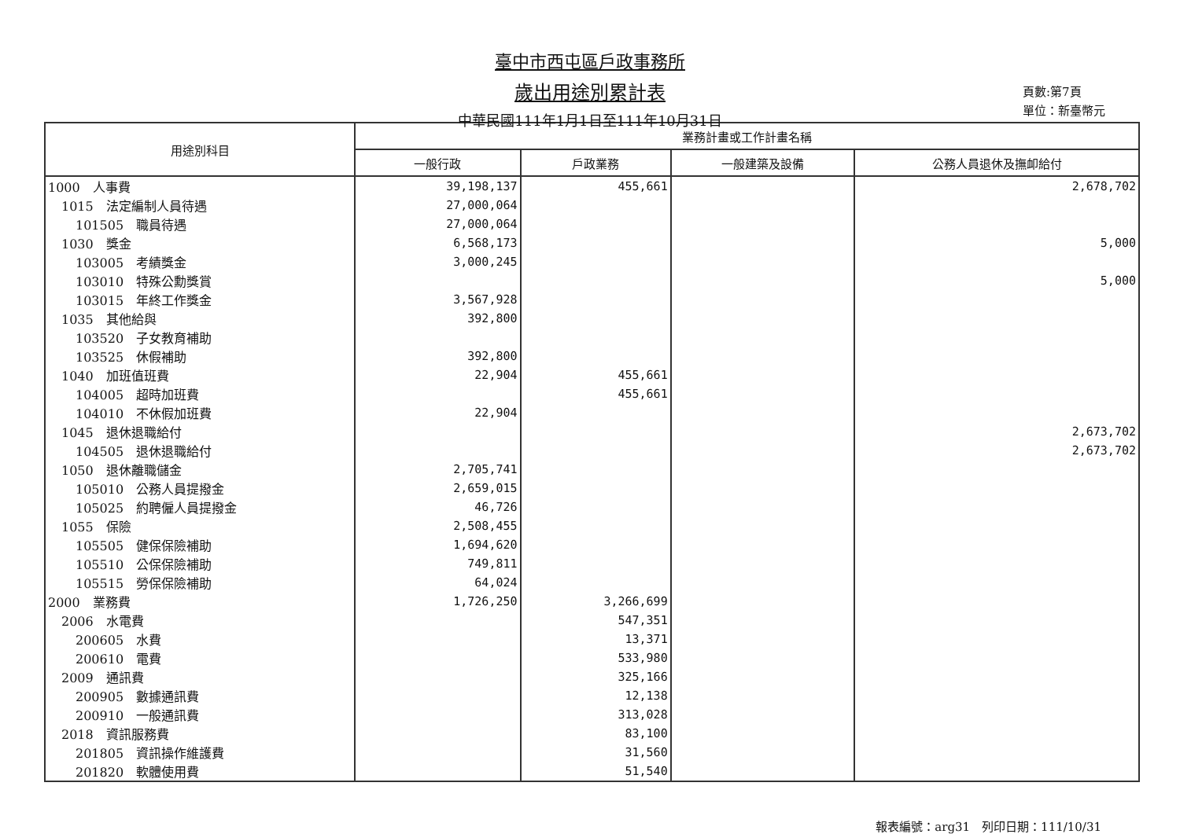臺中市西屯區戶政事務所
歲出用途別累計表
中華民國111年1月1日至111年10月31日
頁數:第7頁
單位：新臺幣元
| 用途別科目 | 業務計畫或工作計畫名稱 | | | |
| --- | --- | --- | --- | --- |
| | 一般行政 | 戶政業務 | 一般建築及設備 | 公務人員退休及撫卹給付 |
| 1000 人事費 | 39,198,137 | 455,661 | | 2,678,702 |
| 1015 法定編制人員待遇 | 27,000,064 | | | |
| 101505 職員待遇 | 27,000,064 | | | |
| 1030 獎金 | 6,568,173 | | | 5,000 |
| 103005 考績獎金 | 3,000,245 | | | |
| 103010 特殊公勳獎賞 | | | | 5,000 |
| 103015 年終工作獎金 | 3,567,928 | | | |
| 1035 其他給與 | 392,800 | | | |
| 103520 子女教育補助 | | | | |
| 103525 休假補助 | 392,800 | | | |
| 1040 加班值班費 | 22,904 | 455,661 | | |
| 104005 超時加班費 | | 455,661 | | |
| 104010 不休假加班費 | 22,904 | | | |
| 1045 退休退職給付 | | | | 2,673,702 |
| 104505 退休退職給付 | | | | 2,673,702 |
| 1050 退休離職儲金 | 2,705,741 | | | |
| 105010 公務人員提撥金 | 2,659,015 | | | |
| 105025 約聘僱人員提撥金 | 46,726 | | | |
| 1055 保險 | 2,508,455 | | | |
| 105505 健保保險補助 | 1,694,620 | | | |
| 105510 公保保險補助 | 749,811 | | | |
| 105515 勞保保險補助 | 64,024 | | | |
| 2000 業務費 | 1,726,250 | 3,266,699 | | |
| 2006 水電費 | | 547,351 | | |
| 200605 水費 | | 13,371 | | |
| 200610 電費 | | 533,980 | | |
| 2009 通訊費 | | 325,166 | | |
| 200905 數據通訊費 | | 12,138 | | |
| 200910 一般通訊費 | | 313,028 | | |
| 2018 資訊服務費 | | 83,100 | | |
| 201805 資訊操作維護費 | | 31,560 | | |
| 201820 軟體使用費 | | 51,540 | | |
報表編號：arg31　列印日期：111/10/31